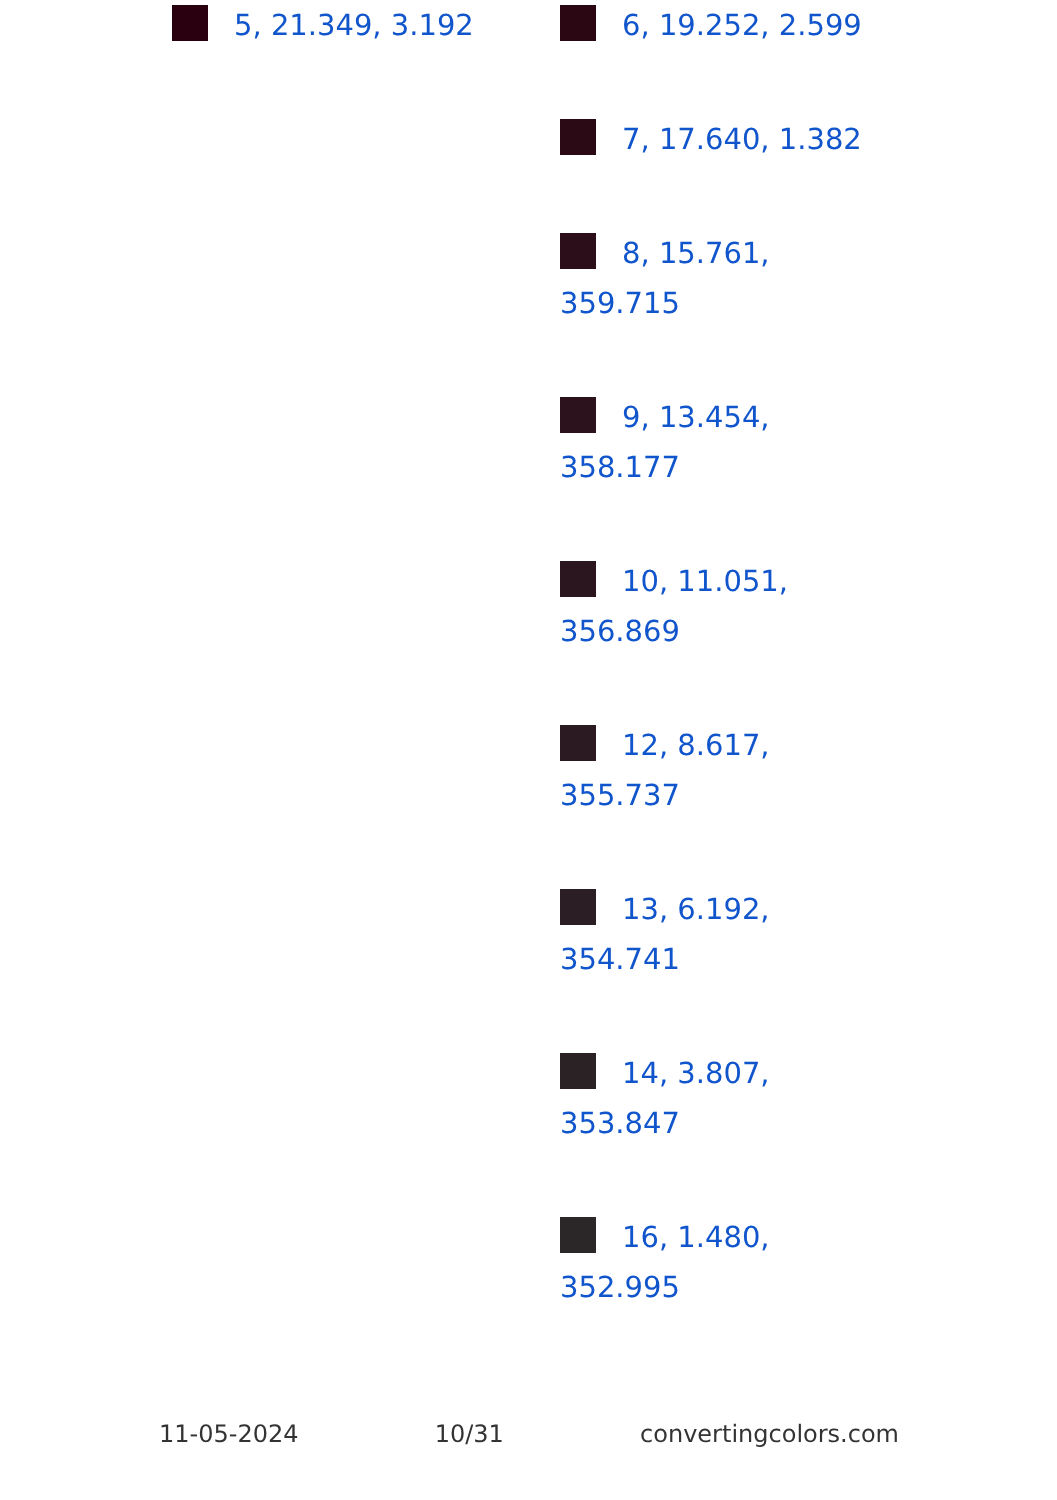5, 21.349, 3.192 6, 19.252, 2.599
7, 17.640, 1.382
8, 15.761, 359.715
9, 13.454, 358.177
10, 11.051, 356.869
12, 8.617, 355.737
13, 6.192, 354.741
14, 3.807, 353.847
16, 1.480, 352.995
11-05-2024 10/31 convertingcolors.com